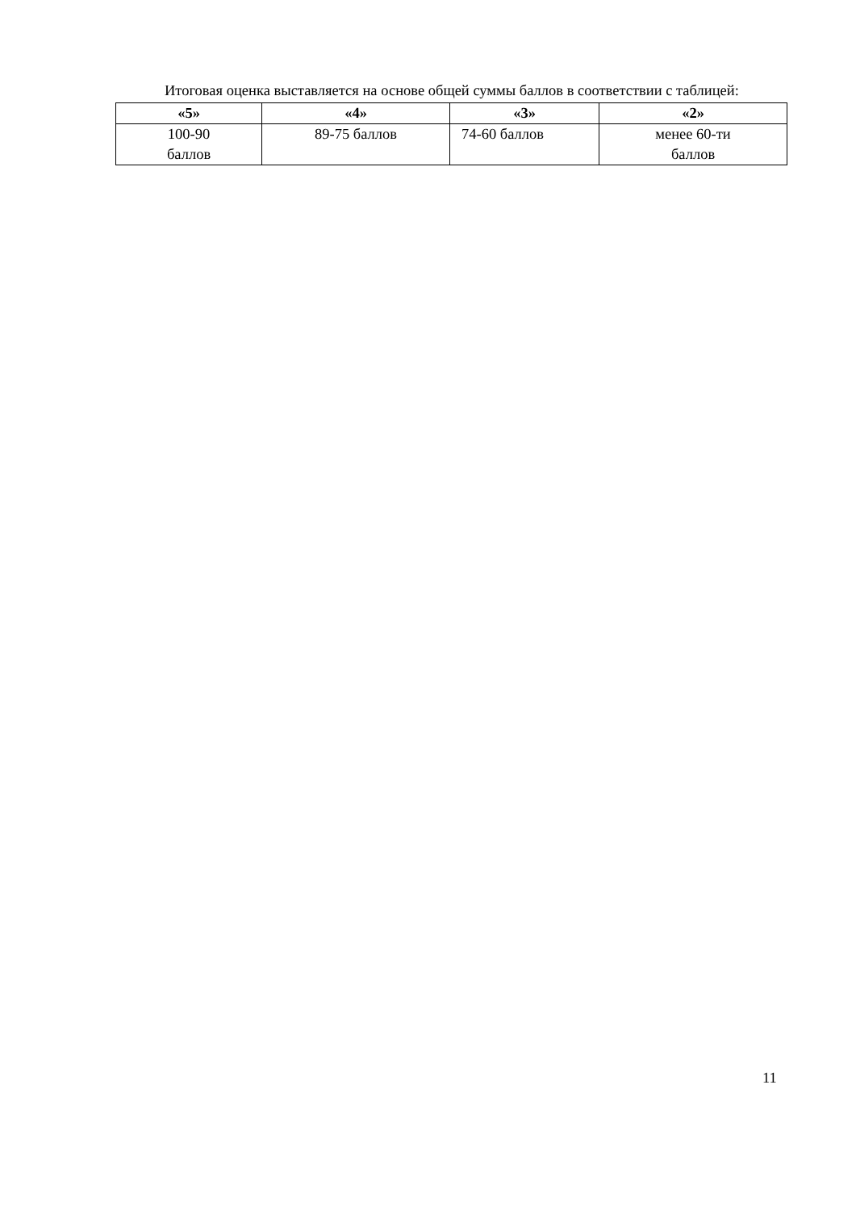Итоговая оценка выставляется на основе общей суммы баллов в соответствии с таблицей:
| «5» | «4» | «3» | «2» |
| --- | --- | --- | --- |
| 100-90 баллов | 89-75 баллов | 74-60 баллов | менее 60-ти баллов |
11